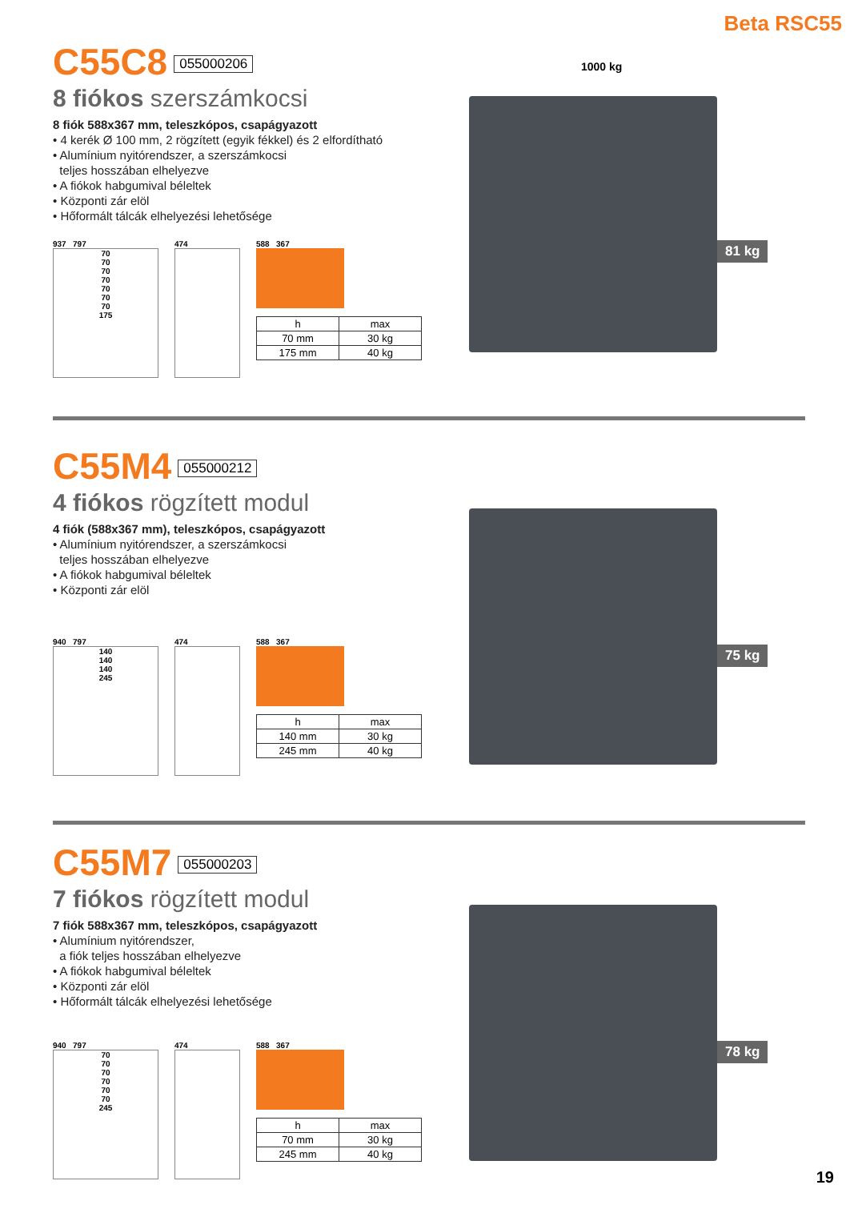Beta RSC55
C55C8 055000206
8 fiókos szerszámkocsi
8 fiók 588x367 mm, teleszkópos, csapágyazott
• 4 kerék Ø 100 mm, 2 rögzített (egyik fékkel) és 2 elfordítható
• Alumínium nyitórendszer, a szerszámkocsi
teljes hosszában elhelyezve
• A fiókok habgumival béleltek
• Központi zár elöl
• Hőformált tálcák elhelyezési lehetősége
937 797
70
70
70
70
70
70
70
175
474 588 367
| h | max |
| --- | --- |
| 70 mm | 30 kg |
| 175 mm | 40 kg |
1000 kg
81 kg
C55M4 055000212
4 fiókos rögzített modul
4 fiók (588x367 mm), teleszkópos, csapágyazott
• Alumínium nyitórendszer, a szerszámkocsi
teljes hosszában elhelyezve
• A fiókok habgumival béleltek
• Központi zár elöl
940 797
140
140
140
245
474 588 367
| h | max |
| --- | --- |
| 140 mm | 30 kg |
| 245 mm | 40 kg |
75 kg
C55M7 055000203
7 fiókos rögzített modul
7 fiók 588x367 mm, teleszkópos, csapágyazott
• Alumínium nyitórendszer,
a fiók teljes hosszában elhelyezve
• A fiókok habgumival béleltek
• Központi zár elöl
• Hőformált tálcák elhelyezési lehetősége
940 797
70
70
70
70
70
70
245
474 588 367
| h | max |
| --- | --- |
| 70 mm | 30 kg |
| 245 mm | 40 kg |
78 kg
19